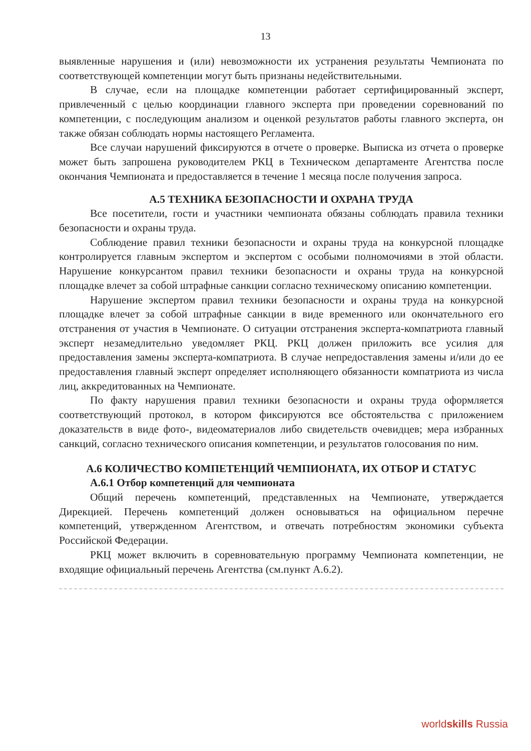13
выявленные нарушения и (или) невозможности их устранения результаты Чемпионата по соответствующей компетенции могут быть признаны недействительными.
В случае, если на площадке компетенции работает сертифицированный эксперт, привлеченный с целью координации главного эксперта при проведении соревнований по компетенции, с последующим анализом и оценкой результатов работы главного эксперта, он также обязан соблюдать нормы настоящего Регламента.
Все случаи нарушений фиксируются в отчете о проверке. Выписка из отчета о проверке может быть запрошена руководителем РКЦ в Техническом департаменте Агентства после окончания Чемпионата и предоставляется в течение 1 месяца после получения запроса.
А.5 ТЕХНИКА БЕЗОПАСНОСТИ И ОХРАНА ТРУДА
Все посетители, гости и участники чемпионата обязаны соблюдать правила техники безопасности и охраны труда.
Соблюдение правил техники безопасности и охраны труда на конкурсной площадке контролируется главным экспертом и экспертом с особыми полномочиями в этой области. Нарушение конкурсантом правил техники безопасности и охраны труда на конкурсной площадке влечет за собой штрафные санкции согласно техническому описанию компетенции.
Нарушение экспертом правил техники безопасности и охраны труда на конкурсной площадке влечет за собой штрафные санкции в виде временного или окончательного его отстранения от участия в Чемпионате. О ситуации отстранения эксперта-компатриота главный эксперт незамедлительно уведомляет РКЦ. РКЦ должен приложить все усилия для предоставления замены эксперта-компатриота. В случае непредоставления замены и/или до ее предоставления главный эксперт определяет исполняющего обязанности компатриота из числа лиц, аккредитованных на Чемпионате.
По факту нарушения правил техники безопасности и охраны труда оформляется соответствующий протокол, в котором фиксируются все обстоятельства с приложением доказательств в виде фото-, видеоматериалов либо свидетельств очевидцев; мера избранных санкций, согласно технического описания компетенции, и результатов голосования по ним.
А.6 КОЛИЧЕСТВО КОМПЕТЕНЦИЙ ЧЕМПИОНАТА, ИХ ОТБОР И СТАТУС
А.6.1 Отбор компетенций для чемпионата
Общий перечень компетенций, представленных на Чемпионате, утверждается Дирекцией. Перечень компетенций должен основываться на официальном перечне компетенций, утвержденном Агентством, и отвечать потребностям экономики субъекта Российской Федерации.
РКЦ может включить в соревновательную программу Чемпионата компетенции, не входящие официальный перечень Агентства (см.пункт А.6.2).
worldskills Russia